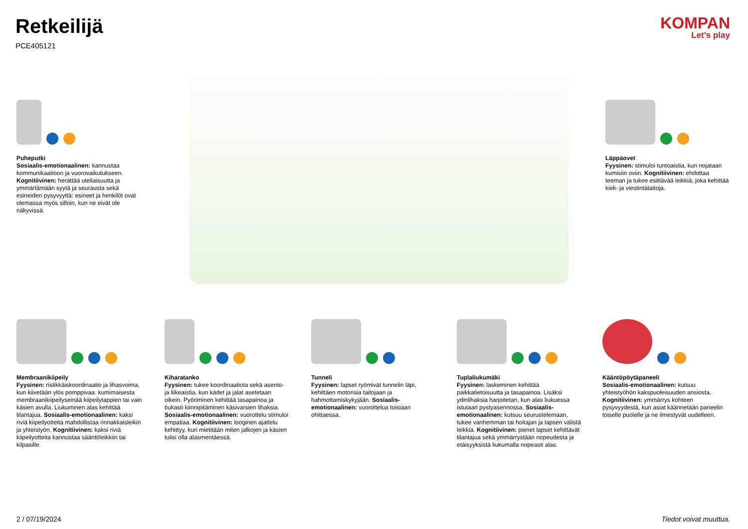Retkeilijä
PCE405121
KOMPAN
Let's play
Puheputki
Sosiaalis-emotionaalinen: kannustaa kommunikaatioon ja vuorovaikutukseen. Kognitiivinen: herättää uteliaisuutta ja ymmärtämään syytä ja seurausta sekä esineiden pysyvyyttä: esineet ja henkilöt ovat olemassa myös silloin, kun ne eivät ole näkyvissä.
Läppäovet
Fyysinen: stimuloi tuntoaistia, kun nojataan kumisiin oviin. Kognitiivinen: ehdottaa teeman ja tukee esittävää leikkiä, joka kehittää kieli- ja viestintätaitoja.
Membraanikiipeily
Fyysinen: ristikkäiskoordinaatio ja lihasvoima, kun kiivetään ylös pomppivaa. kumimaisesta membraanikiipeilyseinää kiipeilytappien tai vain käsien avulla. Liukuminen alas kehittää tilantajua. Sosiaalis-emotionaalinen: kaksi riviä kiipeilyotteita mahdollistaa rinnakkaisleikin ja yhteistyön. Kognitiivinen: kaksi riviä kiipeilyotteita kannustaa sääntöleikkiin tai kilpasille.
Kiharatanko
Fyysinen: tukee koordinaatiota sekä asento- ja liikeaistia, kun kädet ja jalat asetetaan oikein. Pyöriminen kehittää tasapainoa ja tiukasti kiinnipitäminen käsivarsien lihaksia. Sosiaalis-emotionaalinen: vuorottelu stimuloi empatiaa. Kognitiivinen: looginen ajattelu kehittyy, kun mietitään miten jalkojen ja käsien tulisi olla alasmentäessä.
Tunneli
Fyysinen: lapset ryömivät tunnelin läpi, kehittäen motorisia taitojaan ja hahmottamiskykyjään. Sosiaalis-emotionaalinen: vuorottelua toisiaan ohittaessa.
Tuplaliukumäki
Fyysinen: laskeminen kehittää paikkatietoisuutta ja tasapainoa. Lisäksi ydinlihaksia harjoitetan, kun alas liukuessa istutaan pystyasennossa. Sosiaalis-emotionaalinen: kutsuu seurustelemaan, tukee vanhemman tai hoitajan ja lapsen välistä leikkiä. Kognitiivinen: pienet lapset kehittävät tilantajua sekä ymmärrystään nopeudesta ja etäisyyksistä liukumalla nopeasti alas.
Kääntöpöytäpaneeli
Sosiaalis-emotionaalinen: kutsuu yhteistyöhön kakspuoleisuuden ansiosta. Kognitiivinen: ymmärrys kohteen pysyvyydestä, kun asiat käännetään paneelin toiselle puolelle ja ne ilmestyvät uudelleen.
2 / 07/19/2024 Tiedot voivat muuttua.